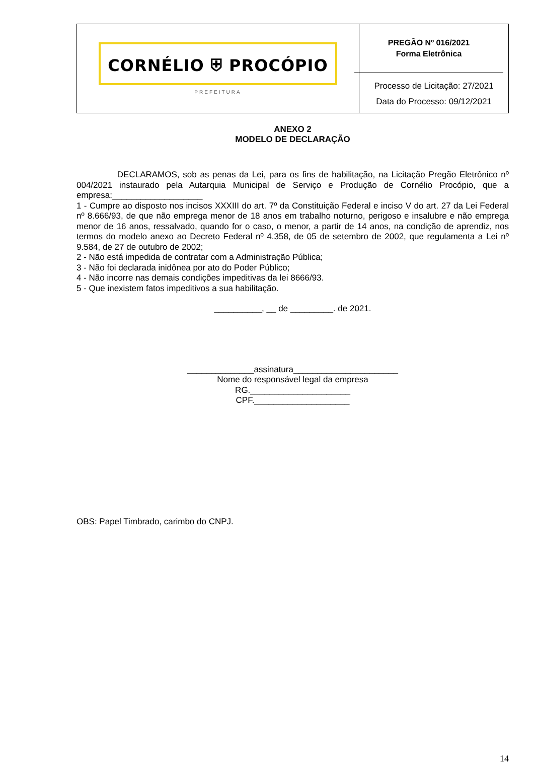CORNÉLIO ⛨ PROCÓPIO
PREFEITURA
PREGÃO Nº 016/2021
Forma Eletrônica
Processo de Licitação: 27/2021
Data do Processo: 09/12/2021
ANEXO 2
MODELO DE DECLARAÇÃO
DECLARAMOS, sob as penas da Lei, para os fins de habilitação, na Licitação Pregão Eletrônico nº 004/2021 instaurado pela Autarquia Municipal de Serviço e Produção de Cornélio Procópio, que a empresa:___________________
1 - Cumpre ao disposto nos incisos XXXIII do art. 7º da Constituição Federal e inciso V do art. 27 da Lei Federal nº 8.666/93, de que não emprega menor de 18 anos em trabalho noturno, perigoso e insalubre e não emprega menor de 16 anos, ressalvado, quando for o caso, o menor, a partir de 14 anos, na condição de aprendiz, nos termos do modelo anexo ao Decreto Federal nº 4.358, de 05 de setembro de 2002, que regulamenta a Lei nº 9.584, de 27 de outubro de 2002;
2 - Não está impedida de contratar com a Administração Pública;
3 - Não foi declarada inidônea por ato do Poder Público;
4 - Não incorre nas demais condições impeditivas da lei 8666/93.
5 - Que inexistem fatos impeditivos a sua habilitação.
__________, __ de _________. de 2021.
______________assinatura______________________
Nome do responsável legal da empresa
RG._____________________
CPF.____________________
OBS: Papel Timbrado, carimbo do CNPJ.
14